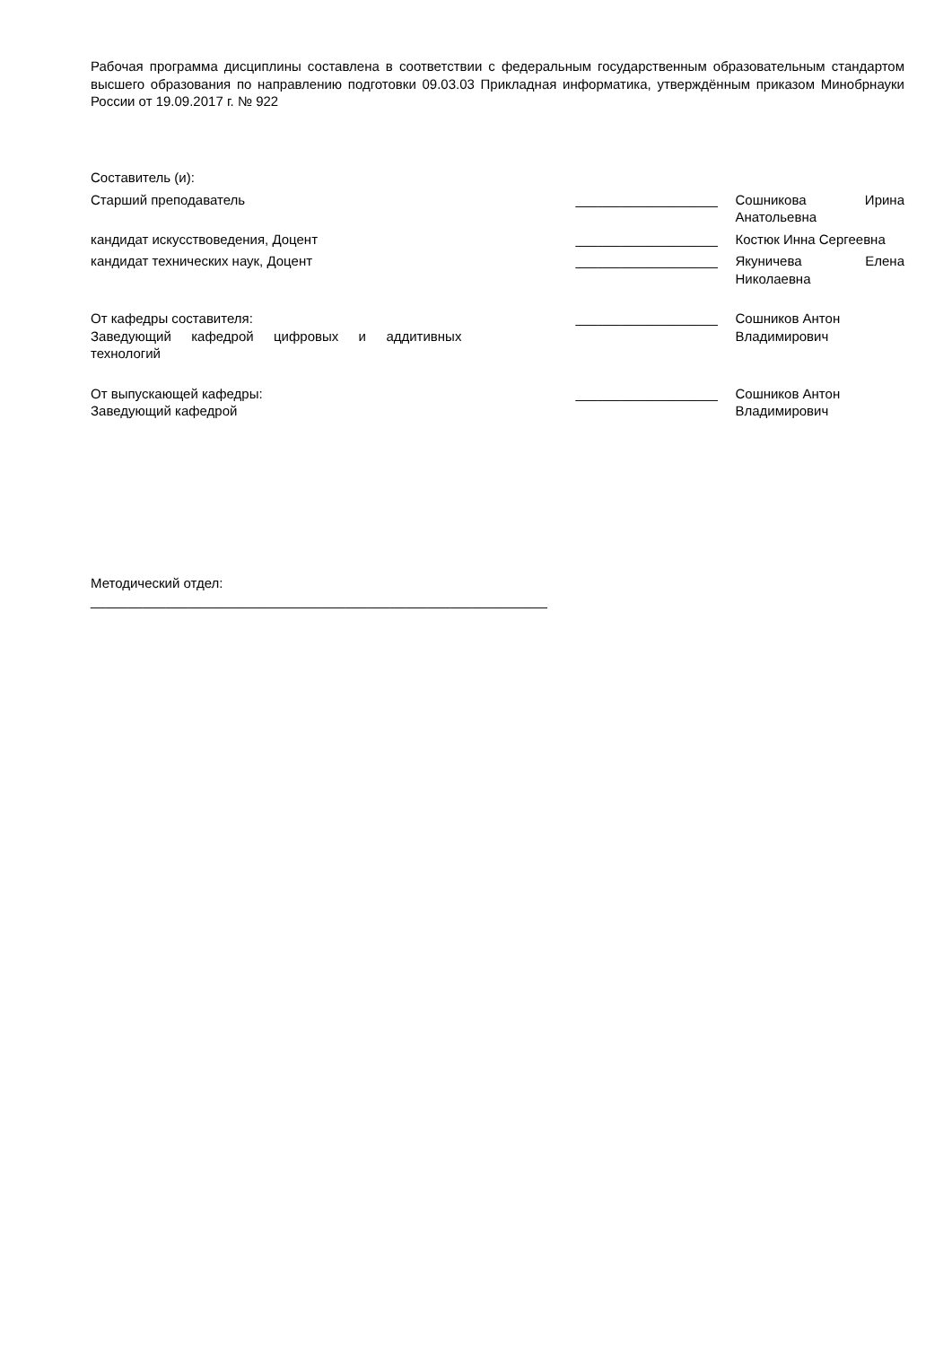Рабочая программа дисциплины составлена в соответствии с федеральным государственным образовательным стандартом высшего образования по направлению подготовки 09.03.03 Прикладная информатика, утверждённым приказом Минобрнауки России от 19.09.2017 г. № 922
Составитель (и):
Старший преподаватель ___________________ Сошникова Ирина Анатольевна
кандидат искусствоведения, Доцент ___________________ Костюк Инна Сергеевна
кандидат технических наук, Доцент ___________________ Якуничева Елена Николаевна
От кафедры составителя:
Заведующий кафедрой цифровых и аддитивных технологий
___________________ Сошников Антон
Владимирович
От выпускающей кафедры:
Заведующий кафедрой
___________________ Сошников Антон
Владимирович
Методический отдел:
_____________________________________________________________